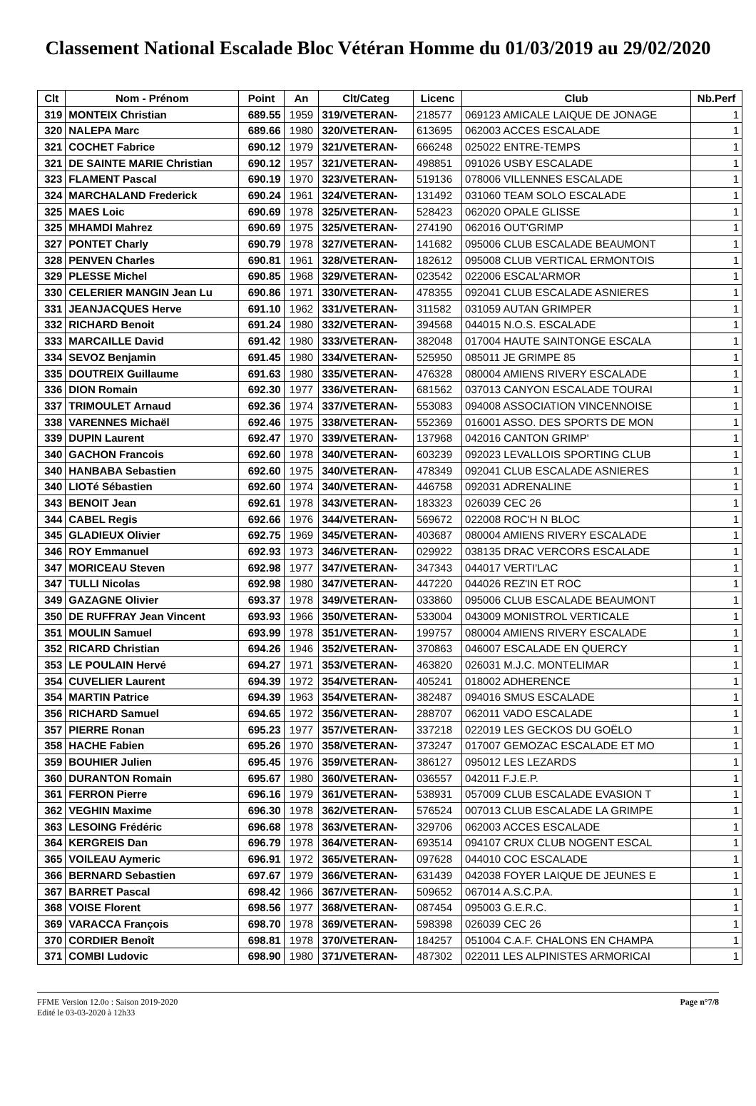Classement National Escalade Bloc Vétéran Homme du 01/03/2019 au 29/02/2020
| Clt | Nom - Prénom | Point | An | Clt/Categ | Licenc | Club | Nb.Perf |
| --- | --- | --- | --- | --- | --- | --- | --- |
| 319 | MONTEIX Christian | 689.55 | 1959 | 319/VETERAN- | 218577 | 069123 AMICALE LAIQUE DE JONAGE | 1 |
| 320 | NALEPA Marc | 689.66 | 1980 | 320/VETERAN- | 613695 | 062003 ACCES ESCALADE | 1 |
| 321 | COCHET Fabrice | 690.12 | 1979 | 321/VETERAN- | 666248 | 025022 ENTRE-TEMPS | 1 |
| 321 | DE SAINTE MARIE Christian | 690.12 | 1957 | 321/VETERAN- | 498851 | 091026 USBY ESCALADE | 1 |
| 323 | FLAMENT Pascal | 690.19 | 1970 | 323/VETERAN- | 519136 | 078006 VILLENNES ESCALADE | 1 |
| 324 | MARCHALAND Frederick | 690.24 | 1961 | 324/VETERAN- | 131492 | 031060 TEAM SOLO ESCALADE | 1 |
| 325 | MAES Loic | 690.69 | 1978 | 325/VETERAN- | 528423 | 062020 OPALE GLISSE | 1 |
| 325 | MHAMDI Mahrez | 690.69 | 1975 | 325/VETERAN- | 274190 | 062016 OUT'GRIMP | 1 |
| 327 | PONTET Charly | 690.79 | 1978 | 327/VETERAN- | 141682 | 095006 CLUB ESCALADE BEAUMONT | 1 |
| 328 | PENVEN Charles | 690.81 | 1961 | 328/VETERAN- | 182612 | 095008 CLUB VERTICAL ERMONTOIS | 1 |
| 329 | PLESSE Michel | 690.85 | 1968 | 329/VETERAN- | 023542 | 022006 ESCAL'ARMOR | 1 |
| 330 | CELERIER MANGIN Jean Lu | 690.86 | 1971 | 330/VETERAN- | 478355 | 092041 CLUB ESCALADE ASNIERES | 1 |
| 331 | JEANJACQUES Herve | 691.10 | 1962 | 331/VETERAN- | 311582 | 031059 AUTAN GRIMPER | 1 |
| 332 | RICHARD Benoit | 691.24 | 1980 | 332/VETERAN- | 394568 | 044015 N.O.S. ESCALADE | 1 |
| 333 | MARCAILLE David | 691.42 | 1980 | 333/VETERAN- | 382048 | 017004 HAUTE SAINTONGE ESCALA | 1 |
| 334 | SEVOZ Benjamin | 691.45 | 1980 | 334/VETERAN- | 525950 | 085011 JE GRIMPE 85 | 1 |
| 335 | DOUTREIX Guillaume | 691.63 | 1980 | 335/VETERAN- | 476328 | 080004 AMIENS RIVERY ESCALADE | 1 |
| 336 | DION Romain | 692.30 | 1977 | 336/VETERAN- | 681562 | 037013 CANYON ESCALADE TOURAI | 1 |
| 337 | TRIMOULET Arnaud | 692.36 | 1974 | 337/VETERAN- | 553083 | 094008 ASSOCIATION VINCENNOISE | 1 |
| 338 | VARENNES Michaël | 692.46 | 1975 | 338/VETERAN- | 552369 | 016001 ASSO. DES SPORTS DE MON | 1 |
| 339 | DUPIN Laurent | 692.47 | 1970 | 339/VETERAN- | 137968 | 042016 CANTON GRIMP' | 1 |
| 340 | GACHON Francois | 692.60 | 1978 | 340/VETERAN- | 603239 | 092023 LEVALLOIS SPORTING CLUB | 1 |
| 340 | HANBABA Sebastien | 692.60 | 1975 | 340/VETERAN- | 478349 | 092041 CLUB ESCALADE ASNIERES | 1 |
| 340 | LIOTé Sébastien | 692.60 | 1974 | 340/VETERAN- | 446758 | 092031 ADRENALINE | 1 |
| 343 | BENOIT Jean | 692.61 | 1978 | 343/VETERAN- | 183323 | 026039 CEC 26 | 1 |
| 344 | CABEL Regis | 692.66 | 1976 | 344/VETERAN- | 569672 | 022008 ROC'H N BLOC | 1 |
| 345 | GLADIEUX Olivier | 692.75 | 1969 | 345/VETERAN- | 403687 | 080004 AMIENS RIVERY ESCALADE | 1 |
| 346 | ROY Emmanuel | 692.93 | 1973 | 346/VETERAN- | 029922 | 038135 DRAC VERCORS ESCALADE | 1 |
| 347 | MORICEAU Steven | 692.98 | 1977 | 347/VETERAN- | 347343 | 044017 VERTI'LAC | 1 |
| 347 | TULLI Nicolas | 692.98 | 1980 | 347/VETERAN- | 447220 | 044026 REZ'IN ET ROC | 1 |
| 349 | GAZAGNE Olivier | 693.37 | 1978 | 349/VETERAN- | 033860 | 095006 CLUB ESCALADE BEAUMONT | 1 |
| 350 | DE RUFFRAY Jean Vincent | 693.93 | 1966 | 350/VETERAN- | 533004 | 043009 MONISTROL VERTICALE | 1 |
| 351 | MOULIN Samuel | 693.99 | 1978 | 351/VETERAN- | 199757 | 080004 AMIENS RIVERY ESCALADE | 1 |
| 352 | RICARD Christian | 694.26 | 1946 | 352/VETERAN- | 370863 | 046007 ESCALADE EN QUERCY | 1 |
| 353 | LE POULAIN Hervé | 694.27 | 1971 | 353/VETERAN- | 463820 | 026031 M.J.C. MONTELIMAR | 1 |
| 354 | CUVELIER Laurent | 694.39 | 1972 | 354/VETERAN- | 405241 | 018002 ADHERENCE | 1 |
| 354 | MARTIN Patrice | 694.39 | 1963 | 354/VETERAN- | 382487 | 094016 SMUS ESCALADE | 1 |
| 356 | RICHARD Samuel | 694.65 | 1972 | 356/VETERAN- | 288707 | 062011 VADO ESCALADE | 1 |
| 357 | PIERRE Ronan | 695.23 | 1977 | 357/VETERAN- | 337218 | 022019 LES GECKOS DU GOËLO | 1 |
| 358 | HACHE Fabien | 695.26 | 1970 | 358/VETERAN- | 373247 | 017007 GEMOZAC ESCALADE ET MO | 1 |
| 359 | BOUHIER Julien | 695.45 | 1976 | 359/VETERAN- | 386127 | 095012 LES LEZARDS | 1 |
| 360 | DURANTON Romain | 695.67 | 1980 | 360/VETERAN- | 036557 | 042011 F.J.E.P. | 1 |
| 361 | FERRON Pierre | 696.16 | 1979 | 361/VETERAN- | 538931 | 057009 CLUB ESCALADE EVASION T | 1 |
| 362 | VEGHIN Maxime | 696.30 | 1978 | 362/VETERAN- | 576524 | 007013 CLUB ESCALADE LA GRIMPE | 1 |
| 363 | LESOING Frédéric | 696.68 | 1978 | 363/VETERAN- | 329706 | 062003 ACCES ESCALADE | 1 |
| 364 | KERGREIS Dan | 696.79 | 1978 | 364/VETERAN- | 693514 | 094107 CRUX CLUB NOGENT ESCAL | 1 |
| 365 | VOILEAU Aymeric | 696.91 | 1972 | 365/VETERAN- | 097628 | 044010 COC ESCALADE | 1 |
| 366 | BERNARD Sebastien | 697.67 | 1979 | 366/VETERAN- | 631439 | 042038 FOYER LAIQUE DE JEUNES E | 1 |
| 367 | BARRET Pascal | 698.42 | 1966 | 367/VETERAN- | 509652 | 067014 A.S.C.P.A. | 1 |
| 368 | VOISE Florent | 698.56 | 1977 | 368/VETERAN- | 087454 | 095003 G.E.R.C. | 1 |
| 369 | VARACCA François | 698.70 | 1978 | 369/VETERAN- | 598398 | 026039 CEC 26 | 1 |
| 370 | CORDIER Benoît | 698.81 | 1978 | 370/VETERAN- | 184257 | 051004 C.A.F. CHALONS EN CHAMPA | 1 |
| 371 | COMBI Ludovic | 698.90 | 1980 | 371/VETERAN- | 487302 | 022011 LES ALPINISTES ARMORICAI | 1 |
FFME Version 12.0o : Saison 2019-2020
Edité le 03-03-2020 à 12h33
Page n°7/8